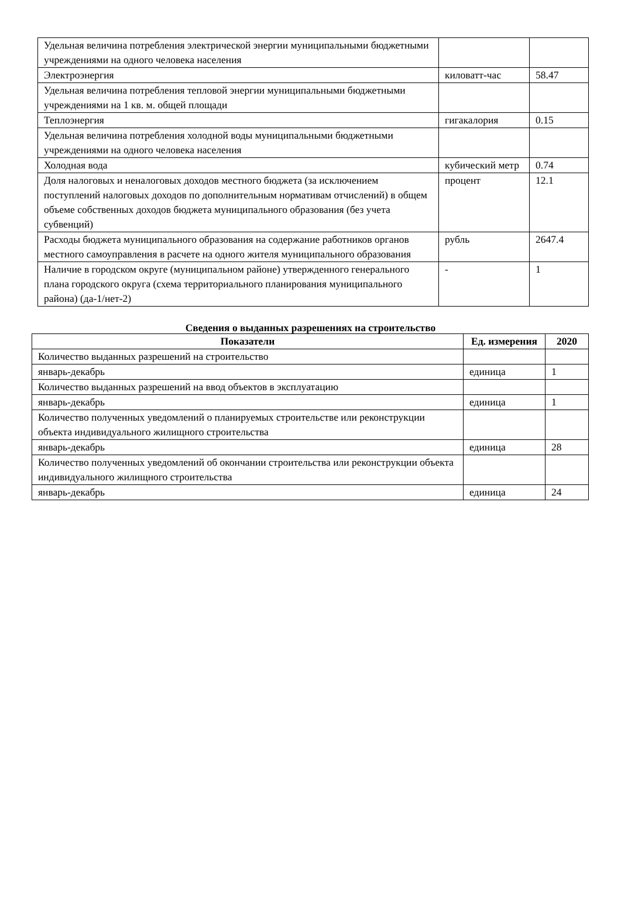| Удельная величина потребления электрической энергии муниципальными бюджетными учреждениями на одного человека населения | | |
| Электроэнергия | киловатт-час | 58.47 |
| Удельная величина потребления тепловой энергии муниципальными бюджетными учреждениями на 1 кв. м. общей площади | | |
| Теплоэнергия | гигакалория | 0.15 |
| Удельная величина потребления холодной воды муниципальными бюджетными учреждениями на одного человека населения | | |
| Холодная вода | кубический метр | 0.74 |
| Доля налоговых и неналоговых доходов местного бюджета (за исключением поступлений налоговых доходов по дополнительным нормативам отчислений) в общем объеме собственных доходов бюджета муниципального образования (без учета субвенций) | процент | 12.1 |
| Расходы бюджета муниципального образования на содержание работников органов местного самоуправления в расчете на одного жителя муниципального образования | рубль | 2647.4 |
| Наличие в городском округе (муниципальном районе) утвержденного генерального плана городского округа (схема территориального планирования муниципального района) (да-1/нет-2) | - | 1 |
Сведения о выданных разрешениях на строительство
| Показатели | Ед. измерения | 2020 |
| --- | --- | --- |
| Количество выданных разрешений на строительство | | |
| январь-декабрь | единица | 1 |
| Количество выданных разрешений на ввод объектов в эксплуатацию | | |
| январь-декабрь | единица | 1 |
| Количество полученных уведомлений о планируемых строительстве или реконструкции объекта индивидуального жилищного строительства | | |
| январь-декабрь | единица | 28 |
| Количество полученных уведомлений об окончании строительства или реконструкции объекта индивидуального жилищного строительства | | |
| январь-декабрь | единица | 24 |